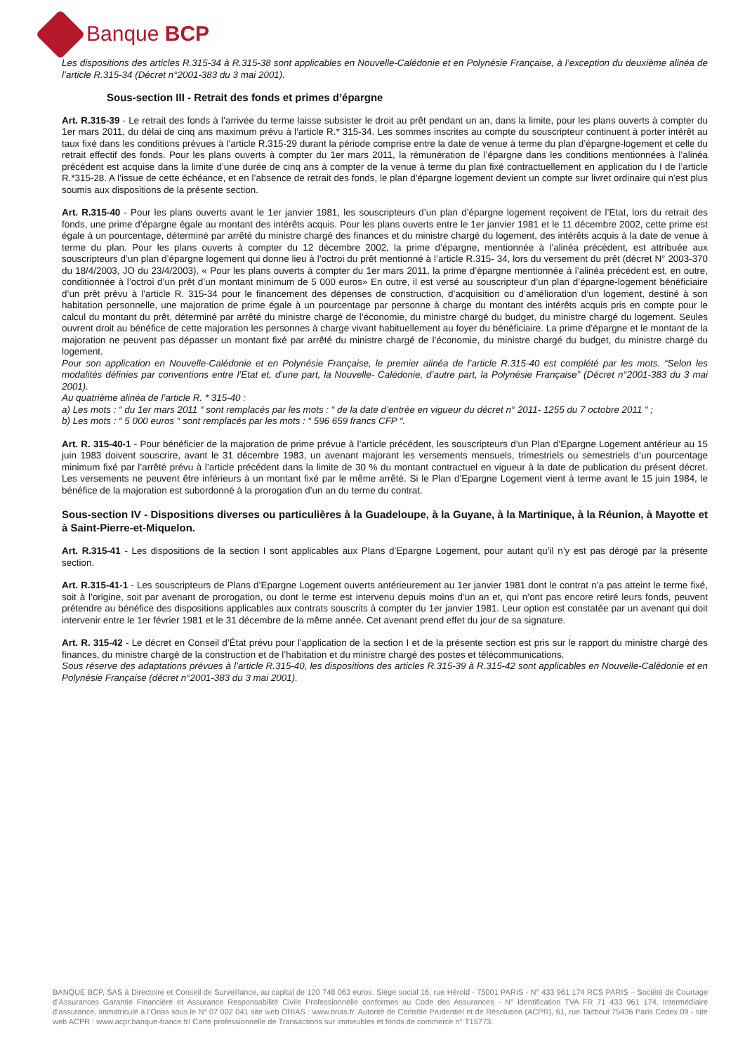Banque BCP
Les dispositions des articles R.315-34 à R.315-38 sont applicables en Nouvelle-Calédonie et en Polynésie Française, à l’exception du deuxième alinéa de l’article R.315-34 (Décret n°2001-383 du 3 mai 2001).
Sous-section III - Retrait des fonds et primes d’épargne
Art. R.315-39 - Le retrait des fonds à l’arrivée du terme laisse subsister le droit au prêt pendant un an, dans la limite, pour les plans ouverts à compter du 1er mars 2011, du délai de cinq ans maximum prévu à l’article R.* 315-34. Les sommes inscrites au compte du souscripteur continuent à porter intérêt au taux fixé dans les conditions prévues à l’article R.315-29 durant la période comprise entre la date de venue à terme du plan d’épargne-logement et celle du retrait effectif des fonds. Pour les plans ouverts à compter du 1er mars 2011, la rémunération de l’épargne dans les conditions mentionnées à l’alinéa précédent est acquise dans la limite d’une durée de cinq ans à compter de la venue à terme du plan fixé contractuellement en application du I de l’article R.*315-28. A l’issue de cette échéance, et en l’absence de retrait des fonds, le plan d’épargne logement devient un compte sur livret ordinaire qui n’est plus soumis aux dispositions de la présente section.
Art. R.315-40 - Pour les plans ouverts avant le 1er janvier 1981, les souscripteurs d’un plan d’épargne logement reçoivent de l’Etat, lors du retrait des fonds, une prime d’épargne égale au montant des intérêts acquis. Pour les plans ouverts entre le 1er janvier 1981 et le 11 décembre 2002, cette prime est égale à un pourcentage, déterminé par arrêté du ministre chargé des finances et du ministre chargé du logement, des intérêts acquis à la date de venue à terme du plan. Pour les plans ouverts à compter du 12 décembre 2002, la prime d’épargne, mentionnée à l’alinéa précédent, est attribuée aux souscripteurs d’un plan d’épargne logement qui donne lieu à l’octroi du prêt mentionné à l’article R.315- 34, lors du versement du prêt (décret N° 2003-370 du 18/4/2003, JO du 23/4/2003). « Pour les plans ouverts à compter du 1er mars 2011, la prime d’épargne mentionnée à l’alinéa précédent est, en outre, conditionnée à l’octroi d’un prêt d’un montant minimum de 5 000 euros» En outre, il est versé au souscripteur d’un plan d’épargne-logement bénéficiaire d’un prêt prévu à l’article R. 315-34 pour le financement des dépenses de construction, d’acquisition ou d’amélioration d’un logement, destiné à son habitation personnelle, une majoration de prime égale à un pourcentage par personne à charge du montant des intérêts acquis pris en compte pour le calcul du montant du prêt, déterminé par arrêté du ministre chargé de l’économie, du ministre chargé du budget, du ministre chargé du logement. Seules ouvrent droit au bénéfice de cette majoration les personnes à charge vivant habituellement au foyer du bénéficiaire. La prime d’épargne et le montant de la majoration ne peuvent pas dépasser un montant fixé par arrêté du ministre chargé de l’économie, du ministre chargé du budget, du ministre chargé du logement.
Pour son application en Nouvelle-Calédonie et en Polynésie Française, le premier alinéa de l’article R.315-40 est complété par les mots. “Selon les modalités définies par conventions entre l’Etat et, d’une part, la Nouvelle- Calédonie, d’autre part, la Polynésie Française” (Décret n°2001-383 du 3 mai 2001).
Au quatrième alinéa de l’article R. * 315-40 :
a) Les mots : “ du 1er mars 2011 “ sont remplacés par les mots : “ de la date d’entrée en vigueur du décret n° 2011- 1255 du 7 octobre 2011 “ ;
b) Les mots : “ 5 000 euros “ sont remplacés par les mots : “ 596 659 francs CFP “.
Art. R. 315-40-1 - Pour bénéficier de la majoration de prime prévue à l’article précédent, les souscripteurs d’un Plan d’Epargne Logement antérieur au 15 juin 1983 doivent souscrire, avant le 31 décembre 1983, un avenant majorant les versements mensuels, trimestriels ou semestriels d’un pourcentage minimum fixé par l’arrêté prévu à l’article précédent dans la limite de 30 % du montant contractuel en vigueur à la date de publication du présent décret. Les versements ne peuvent être inférieurs à un montant fixé par le même arrêté. Si le Plan d’Epargne Logement vient à terme avant le 15 juin 1984, le bénéfice de la majoration est subordonné à la prorogation d’un an du terme du contrat.
Sous-section IV - Dispositions diverses ou particulières à la Guadeloupe, à la Guyane, à la Martinique, à la Réunion, à Mayotte et à Saint-Pierre-et-Miquelon.
Art. R.315-41 - Les dispositions de la section I sont applicables aux Plans d’Epargne Logement, pour autant qu’il n’y est pas dérogé par la présente section.
Art. R.315-41-1 - Les souscripteurs de Plans d’Epargne Logement ouverts antérieurement au 1er janvier 1981 dont le contrat n’a pas atteint le terme fixé, soit à l’origine, soit par avenant de prorogation, ou dont le terme est intervenu depuis moins d’un an et, qui n’ont pas encore retiré leurs fonds, peuvent prétendre au bénéfice des dispositions applicables aux contrats souscrits à compter du 1er janvier 1981. Leur option est constatée par un avenant qui doit intervenir entre le 1er février 1981 et le 31 décembre de la même année. Cet avenant prend effet du jour de sa signature.
Art. R. 315-42 - Le décret en Conseil d’État prévu pour l’application de la section I et de la présente section est pris sur le rapport du ministre chargé des finances, du ministre chargé de la construction et de l’habitation et du ministre chargé des postes et télécommunications.
Sous réserve des adaptations prévues à l’article R.315-40, les dispositions des articles R.315-39 à R.315-42 sont applicables en Nouvelle-Calédonie et en Polynésie Française (décret n°2001-383 du 3 mai 2001).
BANQUE BCP, SAS à Directoire et Conseil de Surveillance, au capital de 120 748 063 euros. Siège social 16, rue Hérold - 75001 PARIS - N° 433 961 174 RCS PARIS – Société de Courtage d’Assurances Garantie Financière et Assurance Responsabilité Civile Professionnelle conformes au Code des Assurances - N° identification TVA FR 71 433 961 174. Intermédiaire d’assurance, immatriculé à l’Orias sous le N° 07 002 041 site web ORIAS : www.orias.fr. Autorité de Contrôle Prudentiel et de Résolution (ACPR), 61, rue Taitbout 75436 Paris Cedex 09 - site web ACPR : www.acpr.banque-france.fr/ Carte professionnelle de Transactions sur immeubles et fonds de commerce n° T15773.